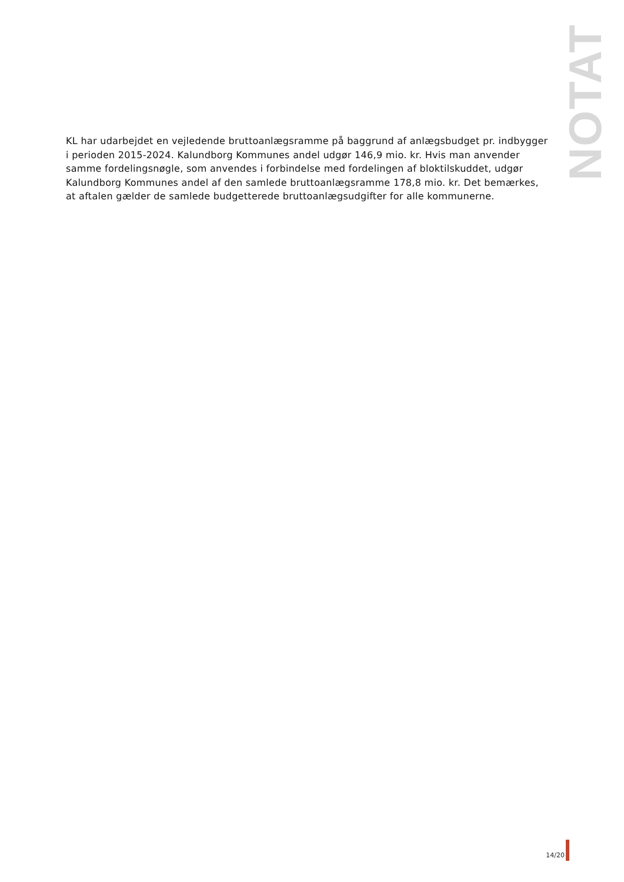NOTAT
KL har udarbejdet en vejledende bruttoanlægsramme på baggrund af anlægsbudget pr. indbygger i perioden 2015-2024. Kalundborg Kommunes andel udgør 146,9 mio. kr. Hvis man anvender samme fordelingsnøgle, som anvendes i forbindelse med fordelingen af bloktilskuddet, udgør Kalundborg Kommunes andel af den samlede bruttoanlægsramme 178,8 mio. kr. Det bemærkes, at aftalen gælder de samlede budgetterede bruttoanlægsudgifter for alle kommunerne.
14/20